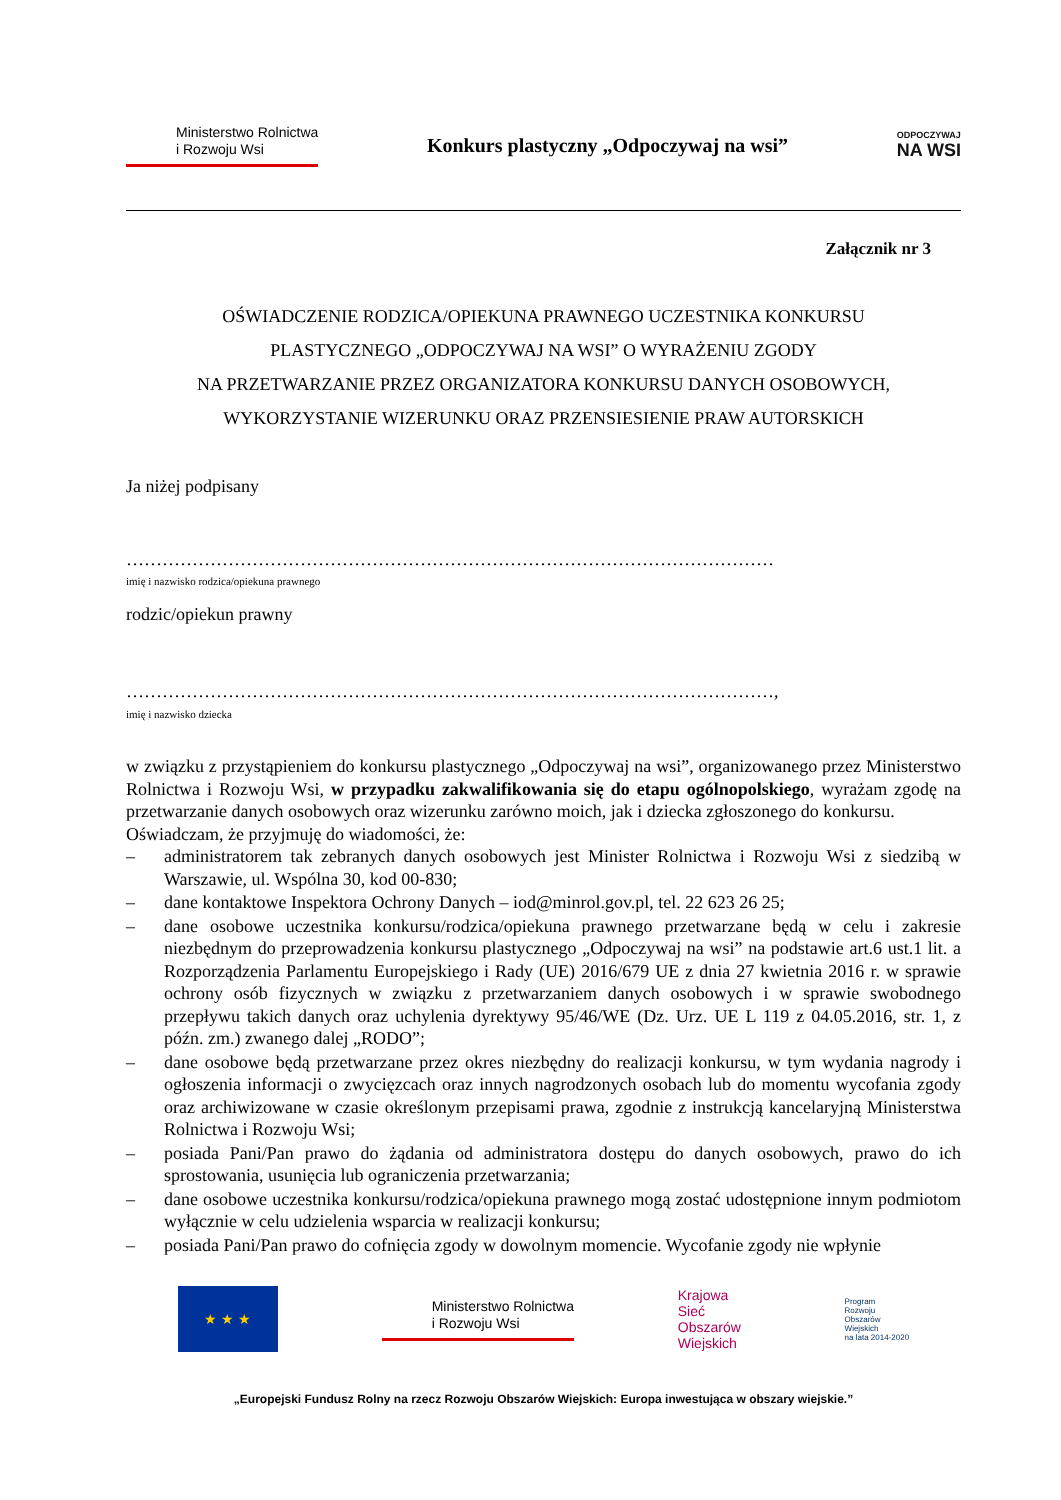Ministerstwo Rolnictwa
i Rozwoju Wsi
Konkurs plastyczny „Odpoczywaj na wsi”
ODPOCZYWAJ
NA WSI
Załącznik nr 3
OŚWIADCZENIE RODZICA/OPIEKUNA PRAWNEGO UCZESTNIKA KONKURSU
PLASTYCZNEGO „ODPOCZYWAJ NA WSI” O WYRAŻENIU ZGODY
NA PRZETWARZANIE PRZEZ ORGANIZATORA KONKURSU DANYCH OSOBOWYCH,
WYKORZYSTANIE WIZERUNKU ORAZ PRZENSIESIENIE PRAW AUTORSKICH
Ja niżej podpisany
………………………………………………………………………………………………
imię i nazwisko rodzica/opiekuna prawnego
rodzic/opiekun prawny
………………………………………………………………………………………………,
imię i nazwisko dziecka
w związku z przystąpieniem do konkursu plastycznego „Odpoczywaj na wsi”, organizowanego przez Ministerstwo Rolnictwa i Rozwoju Wsi, w przypadku zakwalifikowania się do etapu ogólnopolskiego, wyrażam zgodę na przetwarzanie danych osobowych oraz wizerunku zarówno moich, jak i dziecka zgłoszonego do konkursu.
Oświadczam, że przyjmuję do wiadomości, że:
– administratorem tak zebranych danych osobowych jest Minister Rolnictwa i Rozwoju Wsi z siedzibą w Warszawie, ul. Wspólna 30, kod 00-830;
– dane kontaktowe Inspektora Ochrony Danych – iod@minrol.gov.pl, tel. 22 623 26 25;
– dane osobowe uczestnika konkursu/rodzica/opiekuna prawnego przetwarzane będą w celu i zakresie niezbędnym do przeprowadzenia konkursu plastycznego „Odpoczywaj na wsi” na podstawie art.6 ust.1 lit. a Rozporządzenia Parlamentu Europejskiego i Rady (UE) 2016/679 UE z dnia 27 kwietnia 2016 r. w sprawie ochrony osób fizycznych w związku z przetwarzaniem danych osobowych i w sprawie swobodnego przepływu takich danych oraz uchylenia dyrektywy 95/46/WE (Dz. Urz. UE L 119 z 04.05.2016, str. 1, z późn. zm.) zwanego dalej „RODO”;
– dane osobowe będą przetwarzane przez okres niezbędny do realizacji konkursu, w tym wydania nagrody i ogłoszenia informacji o zwycięzcach oraz innych nagrodzonych osobach lub do momentu wycofania zgody oraz archiwizowane w czasie określonym przepisami prawa, zgodnie z instrukcją kancelaryjną Ministerstwa Rolnictwa i Rozwoju Wsi;
– posiada Pani/Pan prawo do żądania od administratora dostępu do danych osobowych, prawo do ich sprostowania, usunięcia lub ograniczenia przetwarzania;
– dane osobowe uczestnika konkursu/rodzica/opiekuna prawnego mogą zostać udostępnione innym podmiotom wyłącznie w celu udzielenia wsparcia w realizacji konkursu;
– posiada Pani/Pan prawo do cofnięcia zgody w dowolnym momencie. Wycofanie zgody nie wpłynie
★ ★ ★
Ministerstwo Rolnictwa
i Rozwoju Wsi
Krajowa
Sieć
Obszarów
Wiejskich
Program
Rozwoju
Obszarów
Wiejskich
na lata 2014-2020
„Europejski Fundusz Rolny na rzecz Rozwoju Obszarów Wiejskich: Europa inwestująca w obszary wiejskie.”